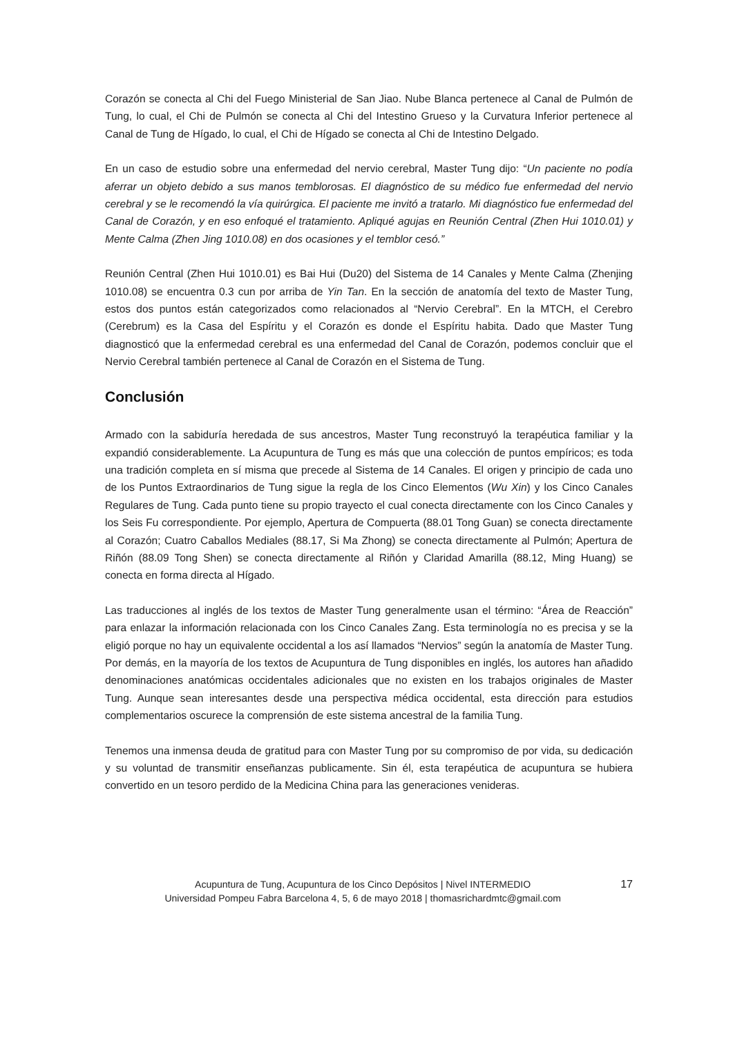Corazón se conecta al Chi del Fuego Ministerial de San Jiao. Nube Blanca pertenece al Canal de Pulmón de Tung, lo cual, el Chi de Pulmón se conecta al Chi del Intestino Grueso y la Curvatura Inferior pertenece al Canal de Tung de Hígado, lo cual, el Chi de Hígado se conecta al Chi de Intestino Delgado.
En un caso de estudio sobre una enfermedad del nervio cerebral, Master Tung dijo: “Un paciente no podía aferrar un objeto debido a sus manos temblorosas. El diagnóstico de su médico fue enfermedad del nervio cerebral y se le recomendó la vía quirúrgica. El paciente me invitó a tratarlo. Mi diagnóstico fue enfermedad del Canal de Corazón, y en eso enfoqué el tratamiento. Apliqué agujas en Reunión Central (Zhen Hui 1010.01) y Mente Calma (Zhen Jing 1010.08) en dos ocasiones y el temblor cesó.”
Reunión Central (Zhen Hui 1010.01) es Bai Hui (Du20) del Sistema de 14 Canales y Mente Calma (Zhenjing 1010.08) se encuentra 0.3 cun por arriba de Yin Tan. En la sección de anatomía del texto de Master Tung, estos dos puntos están categorizados como relacionados al “Nervio Cerebral”. En la MTCH, el Cerebro (Cerebrum) es la Casa del Espíritu y el Corazón es donde el Espíritu habita. Dado que Master Tung diagnosticó que la enfermedad cerebral es una enfermedad del Canal de Corazón, podemos concluir que el Nervio Cerebral también pertenece al Canal de Corazón en el Sistema de Tung.
Conclusión
Armado con la sabiduría heredada de sus ancestros, Master Tung reconstruyó la terapéutica familiar y la expandió considerablemente. La Acupuntura de Tung es más que una colección de puntos empíricos; es toda una tradición completa en sí misma que precede al Sistema de 14 Canales. El origen y principio de cada uno de los Puntos Extraordinarios de Tung sigue la regla de los Cinco Elementos (Wu Xin) y los Cinco Canales Regulares de Tung. Cada punto tiene su propio trayecto el cual conecta directamente con los Cinco Canales y los Seis Fu correspondiente. Por ejemplo, Apertura de Compuerta (88.01 Tong Guan) se conecta directamente al Corazón; Cuatro Caballos Mediales (88.17, Si Ma Zhong) se conecta directamente al Pulmón; Apertura de Riñón (88.09 Tong Shen) se conecta directamente al Riñón y Claridad Amarilla (88.12, Ming Huang) se conecta en forma directa al Hígado.
Las traducciones al inglés de los textos de Master Tung generalmente usan el término: “Área de Reacción” para enlazar la información relacionada con los Cinco Canales Zang. Esta terminología no es precisa y se la eligió porque no hay un equivalente occidental a los así llamados “Nervios” según la anatomía de Master Tung. Por demás, en la mayoría de los textos de Acupuntura de Tung disponibles en inglés, los autores han añadido denominaciones anatómicas occidentales adicionales que no existen en los trabajos originales de Master Tung. Aunque sean interesantes desde una perspectiva médica occidental, esta dirección para estudios complementarios oscurece la comprensión de este sistema ancestral de la familia Tung.
Tenemos una inmensa deuda de gratitud para con Master Tung por su compromiso de por vida, su dedicación y su voluntad de transmitir enseñanzas publicamente. Sin él, esta terapéutica de acupuntura se hubiera convertido en un tesoro perdido de la Medicina China para las generaciones venideras.
Acupuntura de Tung, Acupuntura de los Cinco Depósitos | Nivel INTERMEDIO
Universidad Pompeu Fabra Barcelona 4, 5, 6 de mayo 2018 | thomasrichardmtc@gmail.com
17